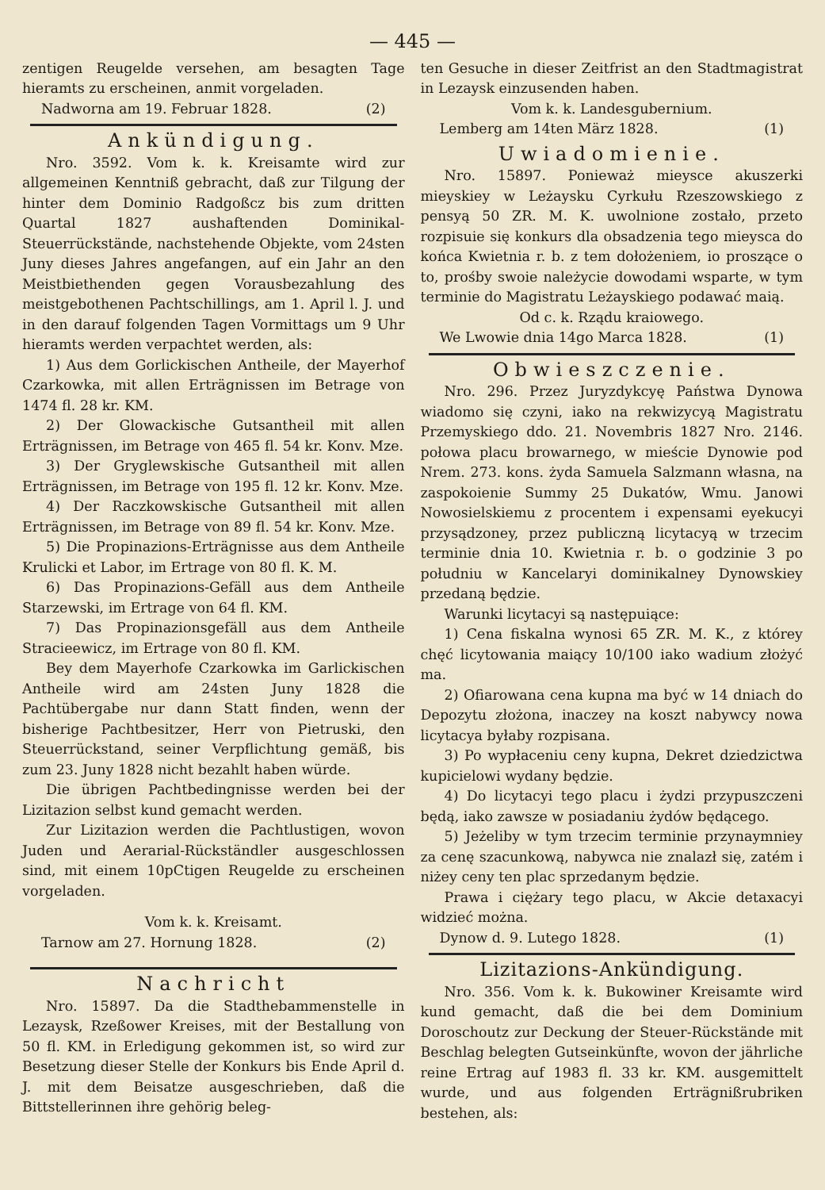— 445 —
zentigen Reugelde versehen, am besagten Tage hieramts zu erscheinen, anmit vorgeladen.
Nadworna am 19. Februar 1828. (2)
Ankündigung.
Nro. 3592. Vom k. k. Kreisamte wird zur allgemeinen Kenntniß gebracht, daß zur Tilgung der hinter dem Dominio Radgoßcz bis zum dritten Quartal 1827 aushaftenden Dominikal-Steuerrückstände, nachstehende Objekte, vom 24sten Juny dieses Jahres angefangen, auf ein Jahr an den Meistbiethenden gegen Vorausbezahlung des meistgebothenen Pachtschillings, am 1. April l. J. und in den darauf folgenden Tagen Vormittags um 9 Uhr hieramts werden verpachtet werden, als:
1) Aus dem Gorlickischen Antheile, der Mayerhof Czarkowka, mit allen Erträgnissen im Betrage von 1474 fl. 28 kr. KM.
2) Der Glowackische Gutsantheil mit allen Erträgnissen, im Betrage von 465 fl. 54 kr. Konv. Mze.
3) Der Gryglewskische Gutsantheil mit allen Erträgnissen, im Betrage von 195 fl. 12 kr. Konv. Mze.
4) Der Raczkowskische Gutsantheil mit allen Erträgnissen, im Betrage von 89 fl. 54 kr. Konv. Mze.
5) Die Propinazions-Erträgnisse aus dem Antheile Krulicki et Labor, im Ertrage von 80 fl. K. M.
6) Das Propinazions-Gefäll aus dem Antheile Starzewski, im Ertrage von 64 fl. KM.
7) Das Propinazionsgefäll aus dem Antheile Stracieewicz, im Ertrage von 80 fl. KM.
Bey dem Mayerhofe Czarkowka im Garlickischen Antheile wird am 24sten Juny 1828 die Pachtübergabe nur dann Statt finden, wenn der bisherige Pachtbesitzer, Herr von Pietruski, den Steuerrückstand, seiner Verpflichtung gemäß, bis zum 23. Juny 1828 nicht bezahlt haben würde.
Die übrigen Pachtbedingnisse werden bei der Lizitazion selbst kund gemacht werden.
Zur Lizitazion werden die Pachtlustigen, wovon Juden und Aerarial-Rückständler ausgeschlossen sind, mit einem 10pCtigen Reugelde zu erscheinen vorgeladen.
Vom k. k. Kreisamt.
Tarnow am 27. Hornung 1828. (2)
Nachricht
Nro. 15897. Da die Stadthebammenstelle in Lezaysk, Rzeßower Kreises, mit der Bestallung von 50 fl. KM. in Erledigung gekommen ist, so wird zur Besetzung dieser Stelle der Konkurs bis Ende April d. J. mit dem Beisatze ausgeschrieben, daß die Bittstellerinnen ihre gehörig beleg-
ten Gesuche in dieser Zeitfrist an den Stadtmagistrat in Lezaysk einzusenden haben.
Vom k. k. Landesgubernium.
Lemberg am 14ten März 1828. (1)
Uwiadomienie.
Nro. 15897. Ponieważ mieysce akuszerki mieyskiey w Leżaysku Cyrkułu Rzeszowskiego z pensyą 50 ZR. M. K. uwolnione zostało, przeto rozpisuie się konkurs dla obsadzenia tego mieysca do końca Kwietnia r. b. z tem dołożeniem, io proszące o to, prośby swoie należycie dowodami wsparte, w tym terminie do Magistratu Leżayskiego podawać maią.
Od c. k. Rządu kraiowego.
We Lwowie dnia 14go Marca 1828. (1)
Obwieszczenie.
Nro. 296. Przez Juryzdykcyę Państwa Dynowa wiadomo się czyni, iako na rekwizycyą Magistratu Przemyskiego ddo. 21. Novembris 1827 Nro. 2146. połowa placu browarnego, w mieście Dynowie pod Nrem. 273. kons. żyda Samuela Salzmann własna, na zaspokoienie Summy 25 Dukatów, Wmu. Janowi Nowosielskiemu z procentem i expensami eyekucyi przysądzoney, przez publiczną licytacyą w trzecim terminie dnia 10. Kwietnia r. b. o godzinie 3 po południu w Kancelaryi dominikalney Dynowskiey przedaną będzie.
Warunki licytacyi są następuiące:
1) Cena fiskalna wynosi 65 ZR. M. K., z którey chęć licytowania maiący 10/100 iako wadium złożyć ma.
2) Ofiarowana cena kupna ma być w 14 dniach do Depozytu złożona, inaczey na koszt nabywcy nowa licytacya byłaby rozpisana.
3) Po wypłaceniu ceny kupna, Dekret dziedzictwa kupicielowi wydany będzie.
4) Do licytacyi tego placu i żydzi przypuszczeni będą, iako zawsze w posiadaniu żydów będącego.
5) Jeżeliby w tym trzecim terminie przynaymniey za cenę szacunkową, nabywca nie znalazł się, zatém i niżey ceny ten plac sprzedanym będzie.
Prawa i ciężary tego placu, w Akcie detaxacyi widzieć można.
Dynow d. 9. Lutego 1828. (1)
Lizitazions-Ankündigung.
Nro. 356. Vom k. k. Bukowiner Kreisamte wird kund gemacht, daß die bei dem Dominium Doroschoutz zur Deckung der Steuer-Rückstände mit Beschlag belegten Gutseinkünfte, wovon der jährliche reine Ertrag auf 1983 fl. 33 kr. KM. ausgemittelt wurde, und aus folgenden Erträgnißrubriken bestehen, als: